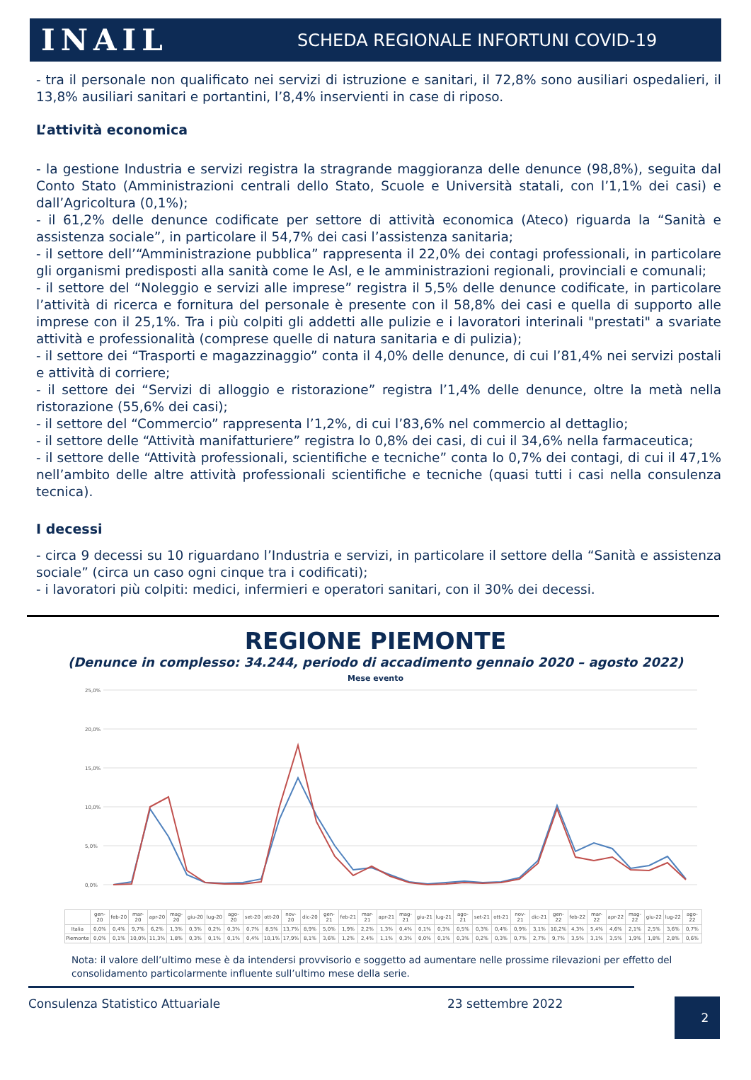INAIL
SCHEDA REGIONALE INFORTUNI COVID-19
- tra il personale non qualificato nei servizi di istruzione e sanitari, il 72,8% sono ausiliari ospedalieri, il 13,8% ausiliari sanitari e portantini, l’8,4% inservienti in case di riposo.
L’attività economica
- la gestione Industria e servizi registra la stragrande maggioranza delle denunce (98,8%), seguita dal Conto Stato (Amministrazioni centrali dello Stato, Scuole e Università statali, con l’1,1% dei casi) e dall’Agricoltura (0,1%);
- il 61,2% delle denunce codificate per settore di attività economica (Ateco) riguarda la “Sanità e assistenza sociale”, in particolare il 54,7% dei casi l’assistenza sanitaria;
- il settore dell’“Amministrazione pubblica” rappresenta il 22,0% dei contagi professionali, in particolare gli organismi predisposti alla sanità come le Asl, e le amministrazioni regionali, provinciali e comunali;
- il settore del “Noleggio e servizi alle imprese” registra il 5,5% delle denunce codificate, in particolare l’attività di ricerca e fornitura del personale è presente con il 58,8% dei casi e quella di supporto alle imprese con il 25,1%. Tra i più colpiti gli addetti alle pulizie e i lavoratori interinali "prestati" a svariate attività e professionalità (comprese quelle di natura sanitaria e di pulizia);
- il settore dei “Trasporti e magazzinaggio” conta il 4,0% delle denunce, di cui l’81,4% nei servizi postali e attività di corriere;
- il settore dei “Servizi di alloggio e ristorazione” registra l’1,4% delle denunce, oltre la metà nella ristorazione (55,6% dei casi);
- il settore del “Commercio” rappresenta l’1,2%, di cui l’83,6% nel commercio al dettaglio;
- il settore delle “Attività manifatturiere” registra lo 0,8% dei casi, di cui il 34,6% nella farmaceutica;
- il settore delle “Attività professionali, scientifiche e tecniche” conta lo 0,7% dei contagi, di cui il 47,1% nell’ambito delle altre attività professionali scientifiche e tecniche (quasi tutti i casi nella consulenza tecnica).
I decessi
- circa 9 decessi su 10 riguardano l’Industria e servizi, in particolare il settore della “Sanità e assistenza sociale” (circa un caso ogni cinque tra i codificati);
- i lavoratori più colpiti: medici, infermieri e operatori sanitari, con il 30% dei decessi.
REGIONE PIEMONTE
(Denunce in complesso: 34.244, periodo di accadimento gennaio 2020 – agosto 2022)
Mese evento
25,0%
20,0%
15,0%
10,0%
5,0%
0,0%
| | gen-20 | feb-20 | mar-20 | apr-20 | mag-20 | giu-20 | lug-20 | ago-20 | set-20 | ott-20 | nov-20 | dic-20 | gen-21 | feb-21 | mar-21 | apr-21 | mag-21 | giu-21 | lug-21 | ago-21 | set-21 | ott-21 | nov-21 | dic-21 | gen-22 | feb-22 | mar-22 | apr-22 | mag-22 | giu-22 | lug-22 | ago-22 |
| --- | --- | --- | --- | --- | --- | --- | --- | --- | --- | --- | --- | --- | --- | --- | --- | --- | --- | --- | --- | --- | --- | --- | --- | --- | --- | --- | --- | --- | --- | --- | --- | --- |
| Italia | 0,0% | 0,4% | 9,7% | 6,2% | 1,3% | 0,3% | 0,2% | 0,3% | 0,7% | 8,5% | 13,7% | 8,9% | 5,0% | 1,9% | 2,2% | 1,3% | 0,4% | 0,1% | 0,3% | 0,5% | 0,3% | 0,4% | 0,9% | 3,1% | 10,2% | 4,3% | 5,4% | 4,6% | 2,1% | 2,5% | 3,6% | 0,7% |
| Piemonte | 0,0% | 0,1% | 10,0% | 11,3% | 1,8% | 0,3% | 0,1% | 0,1% | 0,4% | 10,1% | 17,9% | 8,1% | 3,6% | 1,2% | 2,4% | 1,1% | 0,3% | 0,0% | 0,1% | 0,3% | 0,2% | 0,3% | 0,7% | 2,7% | 9,7% | 3,5% | 3,1% | 3,5% | 1,9% | 1,8% | 2,8% | 0,6% |
Nota: il valore dell’ultimo mese è da intendersi provvisorio e soggetto ad aumentare nelle prossime rilevazioni per effetto del consolidamento particolarmente influente sull’ultimo mese della serie.
Consulenza Statistico Attuariale 23 settembre 2022
2